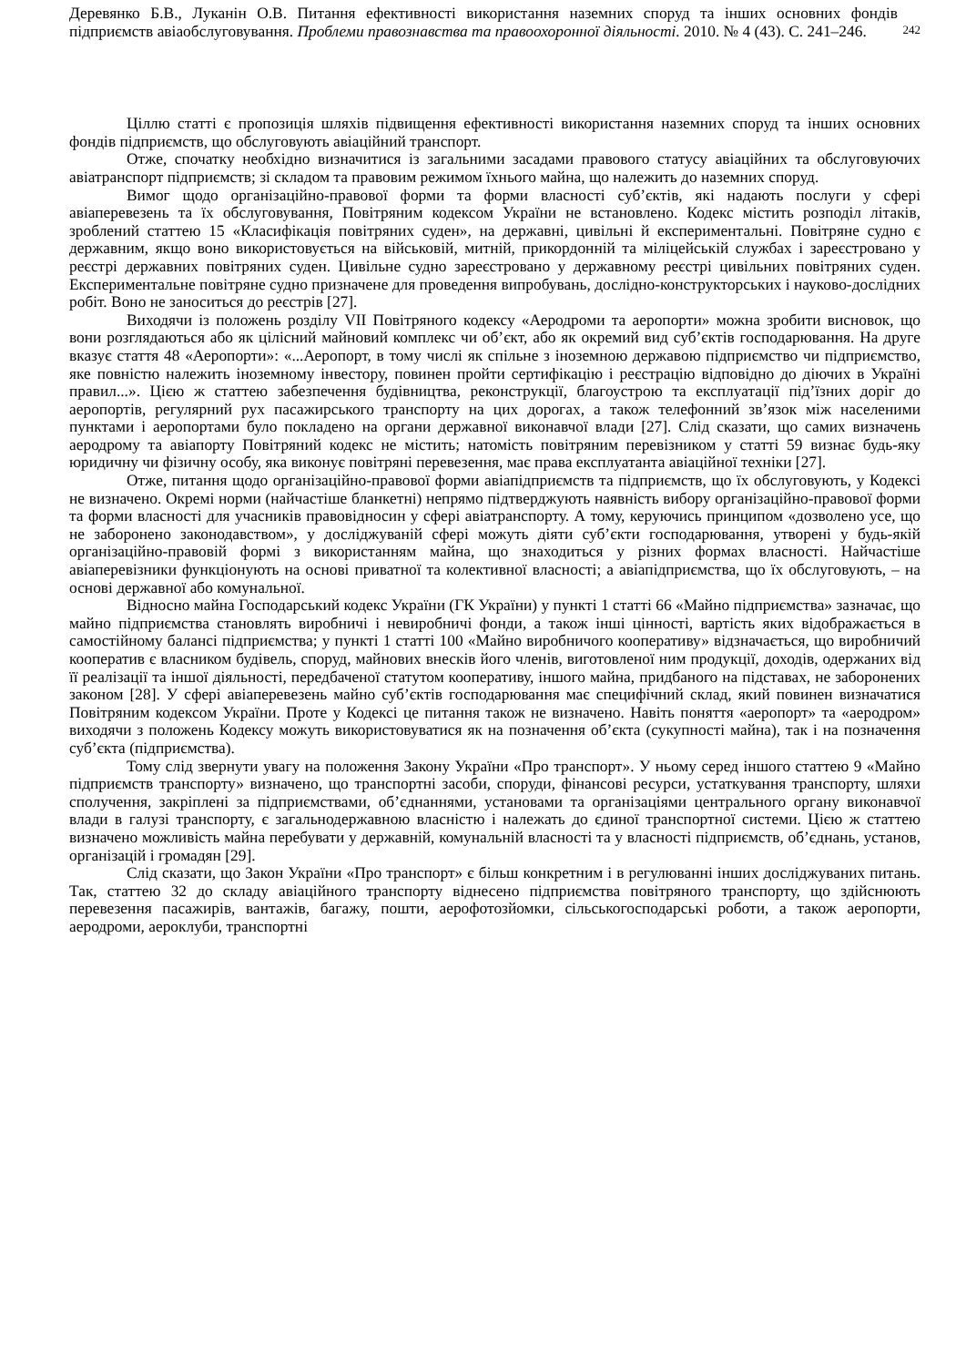Деревянко Б.В., Луканін О.В. Питання ефективності використання наземних споруд та інших основних фондів підприємств авіаобслуговування. Проблеми правознавства та правоохоронної діяльності. 2010. № 4 (43). С. 241–246.
242
Ціллю статті є пропозиція шляхів підвищення ефективності використання наземних споруд та інших основних фондів підприємств, що обслуговують авіаційний транспорт.
Отже, спочатку необхідно визначитися із загальними засадами правового статусу авіаційних та обслуговуючих авіатранспорт підприємств; зі складом та правовим режимом їхнього майна, що належить до наземних споруд.
Вимог щодо організаційно-правової форми та форми власності суб’єктів, які надають послуги у сфері авіаперевезень та їх обслуговування, Повітряним кодексом України не встановлено. Кодекс містить розподіл літаків, зроблений статтею 15 «Класифікація повітряних суден», на державні, цивільні й експериментальні. Повітряне судно є державним, якщо воно використовується на військовій, митній, прикордонній та міліцейській службах і зареєстровано у реєстрі державних повітряних суден. Цивільне судно зареєстровано у державному реєстрі цивільних повітряних суден. Експериментальне повітряне судно призначене для проведення випробувань, дослідно-конструкторських і науково-дослідних робіт. Воно не заноситься до реєстрів [27].
Виходячи із положень розділу VII Повітряного кодексу «Аеродроми та аеропорти» можна зробити висновок, що вони розглядаються або як цілісний майновий комплекс чи об’єкт, або як окремий вид суб’єктів господарювання. На друге вказує стаття 48 «Аеропорти»: «...Аеропорт, в тому числі як спільне з іноземною державою підприємство чи підприємство, яке повністю належить іноземному інвестору, повинен пройти сертифікацію і реєстрацію відповідно до діючих в Україні правил...». Цією ж статтею забезпечення будівництва, реконструкції, благоустрою та експлуатації під’їзних доріг до аеропортів, регулярний рух пасажирського транспорту на цих дорогах, а також телефонний зв’язок між населеними пунктами і аеропортами було покладено на органи державної виконавчої влади [27]. Слід сказати, що самих визначень аеродрому та авіапорту Повітряний кодекс не містить; натомість повітряним перевізником у статті 59 визнає будь-яку юридичну чи фізичну особу, яка виконує повітряні перевезення, має права експлуатанта авіаційної техніки [27].
Отже, питання щодо організаційно-правової форми авіапідприємств та підприємств, що їх обслуговують, у Кодексі не визначено. Окремі норми (найчастіше бланкетні) непрямо підтверджують наявність вибору організаційно-правової форми та форми власності для учасників правовідносин у сфері авіатранспорту. А тому, керуючись принципом «дозволено усе, що не заборонено законодавством», у досліджуваній сфері можуть діяти суб’єкти господарювання, утворені у будь-якій організаційно-правовій формі з використанням майна, що знаходиться у різних формах власності. Найчастіше авіаперевізники функціонують на основі приватної та колективної власності; а авіапідприємства, що їх обслуговують, – на основі державної або комунальної.
Відносно майна Господарський кодекс України (ГК України) у пункті 1 статті 66 «Майно підприємства» зазначає, що майно підприємства становлять виробничі і невиробничі фонди, а також інші цінності, вартість яких відображається в самостійному балансі підприємства; у пункті 1 статті 100 «Майно виробничого кооперативу» відзначається, що виробничий кооператив є власником будівель, споруд, майнових внесків його членів, виготовленої ним продукції, доходів, одержаних від її реалізації та іншої діяльності, передбаченої статутом кооперативу, іншого майна, придбаного на підставах, не заборонених законом [28]. У сфері авіаперевезень майно суб’єктів господарювання має специфічний склад, який повинен визначатися Повітряним кодексом України. Проте у Кодексі це питання також не визначено. Навіть поняття «аеропорт» та «аеродром» виходячи з положень Кодексу можуть використовуватися як на позначення об’єкта (сукупності майна), так і на позначення суб’єкта (підприємства).
Тому слід звернути увагу на положення Закону України «Про транспорт». У ньому серед іншого статтею 9 «Майно підприємств транспорту» визначено, що транспортні засоби, споруди, фінансові ресурси, устаткування транспорту, шляхи сполучення, закріплені за підприємствами, об’єднаннями, установами та організаціями центрального органу виконавчої влади в галузі транспорту, є загальнодержавною власністю і належать до єдиної транспортної системи. Цією ж статтею визначено можливість майна перебувати у державній, комунальній власності та у власності підприємств, об’єднань, установ, організацій і громадян [29].
Слід сказати, що Закон України «Про транспорт» є більш конкретним і в регулюванні інших досліджуваних питань. Так, статтею 32 до складу авіаційного транспорту віднесено підприємства повітряного транспорту, що здійснюють перевезення пасажирів, вантажів, багажу, пошти, аерофотозйомки, сільськогосподарські роботи, а також аеропорти, аеродроми, аероклуби, транспортні